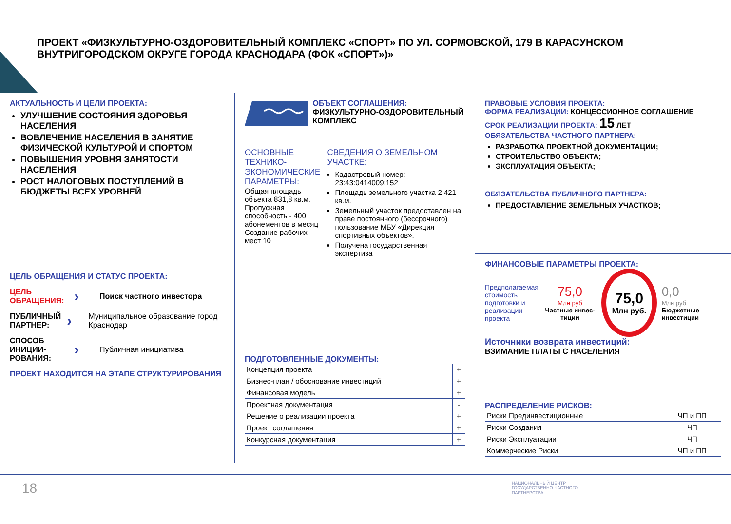ПРОЕКТ «ФИЗКУЛЬТУРНО-ОЗДОРОВИТЕЛЬНЫЙ КОМПЛЕКС «СПОРТ» ПО УЛ. СОРМОВСКОЙ, 179 В КАРАСУНСКОМ ВНУТРИГОРОДСКОМ ОКРУГЕ ГОРОДА КРАСНОДАРА (ФОК «СПОРТ»)»
АКТУАЛЬНОСТЬ И ЦЕЛИ ПРОЕКТА:
УЛУЧШЕНИЕ СОСТОЯНИЯ ЗДОРОВЬЯ НАСЕЛЕНИЯ
ВОВЛЕЧЕНИЕ НАСЕЛЕНИЯ В ЗАНЯТИЕ ФИЗИЧЕСКОЙ КУЛЬТУРОЙ И СПОРТОМ
ПОВЫШЕНИЯ УРОВНЯ ЗАНЯТОСТИ НАСЕЛЕНИЯ
РОСТ НАЛОГОВЫХ ПОСТУПЛЕНИЙ В БЮДЖЕТЫ ВСЕХ УРОВНЕЙ
ЦЕЛЬ ОБРАЩЕНИЯ И СТАТУС ПРОЕКТА:
ЦЕЛЬ ОБРАЩЕНИЯ:
›
Поиск частного инвестора
ПУБЛИЧНЫЙ ПАРТНЕР:
›
Муниципальное образование город Краснодар
СПОСОБ ИНИЦИИ-РОВАНИЯ:
›
Публичная инициатива
ПРОЕКТ НАХОДИТСЯ НА ЭТАПЕ СТРУКТУРИРОВАНИЯ
ОБЪЕКТ СОГЛАШЕНИЯ:
ФИЗКУЛЬТУРНО-ОЗДОРОВИТЕЛЬНЫЙ КОМПЛЕКС
ОСНОВНЫЕ ТЕХНИКО-ЭКОНОМИЧЕСКИЕ ПАРАМЕТРЫ:
Общая площадь объекта 831,8 кв.м.
Пропускная способность - 400 абонементов в месяц
Создание рабочих мест 10
СВЕДЕНИЯ О ЗЕМЕЛЬНОМ УЧАСТКЕ:
Кадастровый номер: 23:43:0414009:152
Площадь земельного участка 2 421 кв.м.
Земельный участок предоставлен на праве постоянного (бессрочного) пользование МБУ «Дирекция спортивных объектов».
Получена государственная экспертиза
ПОДГОТОВЛЕННЫЕ ДОКУМЕНТЫ:
| Концепция проекта | + |
| Бизнес-план / обоснование инвестиций | + |
| Финансовая модель | + |
| Проектная документация | - |
| Решение о реализации проекта | + |
| Проект соглашения | + |
| Конкурсная документация | + |
ПРАВОВЫЕ УСЛОВИЯ ПРОЕКТА:
ФОРМА РЕАЛИЗАЦИИ: КОНЦЕССИОННОЕ СОГЛАШЕНИЕ
СРОК РЕАЛИЗАЦИИ ПРОЕКТА: 15 ЛЕТ
ОБЯЗАТЕЛЬСТВА ЧАСТНОГО ПАРТНЕРА:
РАЗРАБОТКА ПРОЕКТНОЙ ДОКУМЕНТАЦИИ;
СТРОИТЕЛЬСТВО ОБЪЕКТА;
ЭКСПЛУАТАЦИЯ ОБЪЕКТА;
ОБЯЗАТЕЛЬСТВА ПУБЛИЧНОГО ПАРТНЕРА:
ПРЕДОСТАВЛЕНИЕ ЗЕМЕЛЬНЫХ УЧАСТКОВ;
ФИНАНСОВЫЕ ПАРАМЕТРЫ ПРОЕКТА:
Предполагаемая стоимость подготовки и реализации проекта
75,0
Млн руб
Частные инвес-тиции
75,0
Млн руб.
0,0
Млн руб
Бюджетные инвестиции
Источники возврата инвестиций:
ВЗИМАНИЕ ПЛАТЫ С НАСЕЛЕНИЯ
РАСПРЕДЕЛЕНИЕ РИСКОВ:
| Риски Прединвестиционные | ЧП и ПП |
| Риски Создания | ЧП |
| Риски Эксплуатации | ЧП |
| Коммерческие Риски | ЧП и ПП |
18
НАЦИОНАЛЬНЫЙ ЦЕНТР
ГОСУДАРСТВЕННО-ЧАСТНОГО
ПАРТНЕРСТВА